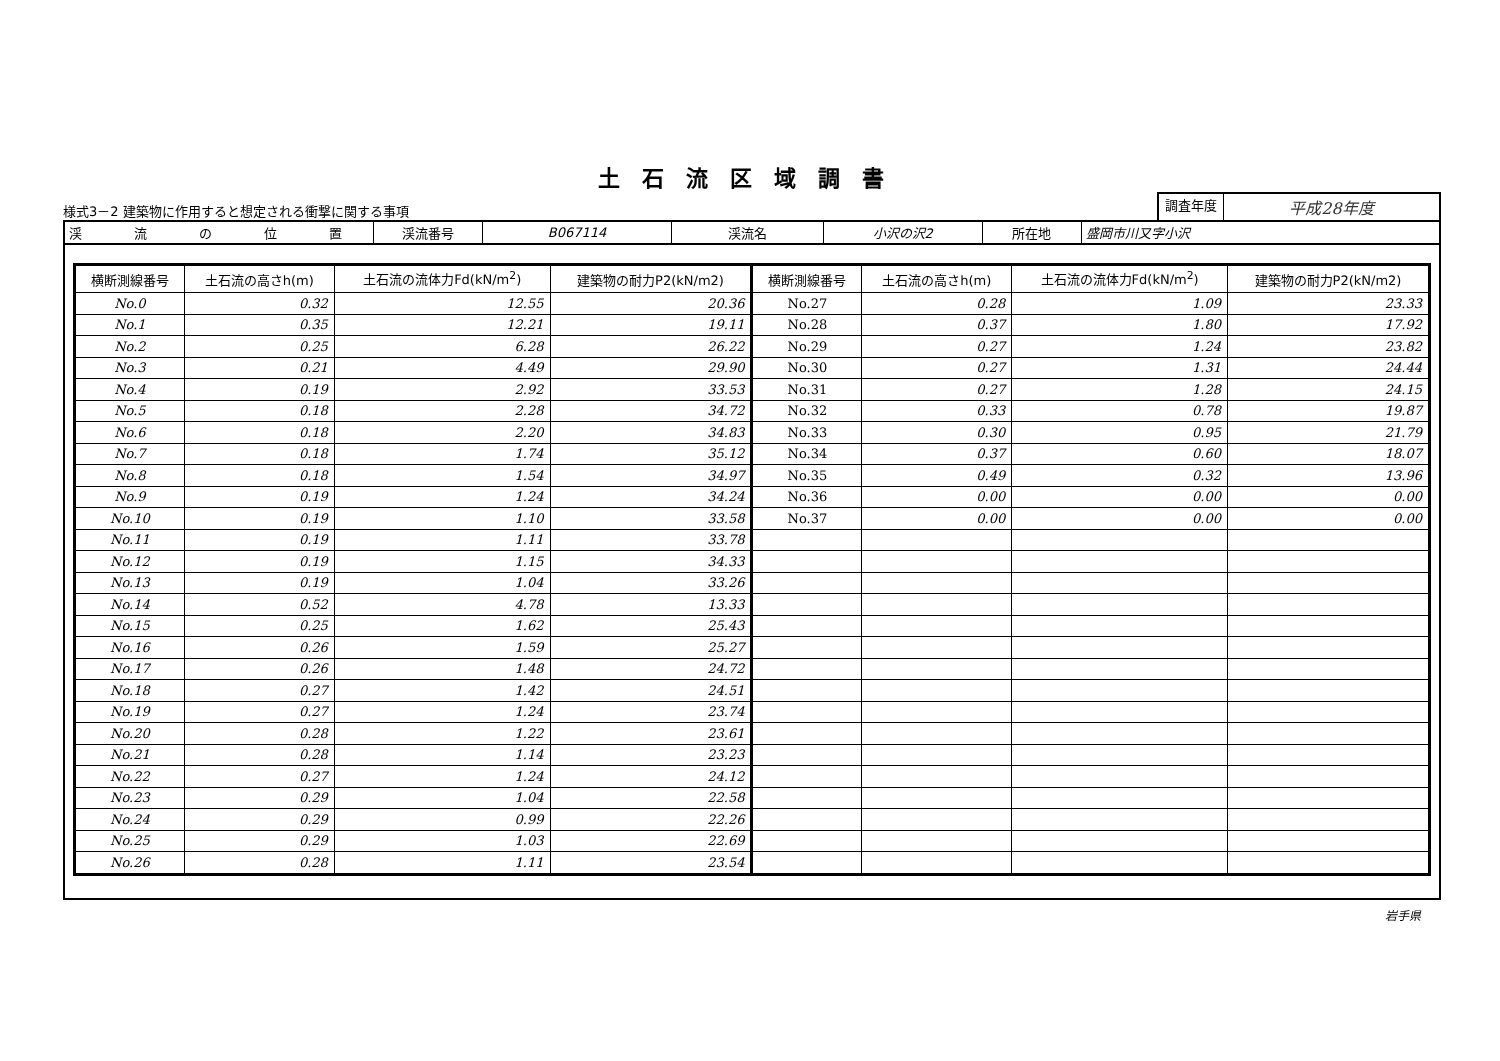土石流区域調書
様式3－2 建築物に作用すると想定される衝撃に関する事項
調査年度
平成28年度
| 渓 流 の 位 置 | 渓流番号 | B067114 | 渓流名 | 小沢の沢2 | 所在地 | 盛岡市川又字小沢 |
| 横断測線番号 | 土石流の高さh(m) | 土石流の流体力Fd(kN/m<sup>2</sup>) | 建築物の耐力P2(kN/m2) | 横断測線番号 | 土石流の高さh(m) | 土石流の流体力Fd(kN/m<sup>2</sup>) | 建築物の耐力P2(kN/m2) |
| --- | --- | --- | --- | --- | --- | --- | --- |
| No.0 | 0.32 | 12.55 | 20.36 | No.27 | 0.28 | 1.09 | 23.33 |
| No.1 | 0.35 | 12.21 | 19.11 | No.28 | 0.37 | 1.80 | 17.92 |
| No.2 | 0.25 | 6.28 | 26.22 | No.29 | 0.27 | 1.24 | 23.82 |
| No.3 | 0.21 | 4.49 | 29.90 | No.30 | 0.27 | 1.31 | 24.44 |
| No.4 | 0.19 | 2.92 | 33.53 | No.31 | 0.27 | 1.28 | 24.15 |
| No.5 | 0.18 | 2.28 | 34.72 | No.32 | 0.33 | 0.78 | 19.87 |
| No.6 | 0.18 | 2.20 | 34.83 | No.33 | 0.30 | 0.95 | 21.79 |
| No.7 | 0.18 | 1.74 | 35.12 | No.34 | 0.37 | 0.60 | 18.07 |
| No.8 | 0.18 | 1.54 | 34.97 | No.35 | 0.49 | 0.32 | 13.96 |
| No.9 | 0.19 | 1.24 | 34.24 | No.36 | 0.00 | 0.00 | 0.00 |
| No.10 | 0.19 | 1.10 | 33.58 | No.37 | 0.00 | 0.00 | 0.00 |
| No.11 | 0.19 | 1.11 | 33.78 | | | | |
| No.12 | 0.19 | 1.15 | 34.33 | | | | |
| No.13 | 0.19 | 1.04 | 33.26 | | | | |
| No.14 | 0.52 | 4.78 | 13.33 | | | | |
| No.15 | 0.25 | 1.62 | 25.43 | | | | |
| No.16 | 0.26 | 1.59 | 25.27 | | | | |
| No.17 | 0.26 | 1.48 | 24.72 | | | | |
| No.18 | 0.27 | 1.42 | 24.51 | | | | |
| No.19 | 0.27 | 1.24 | 23.74 | | | | |
| No.20 | 0.28 | 1.22 | 23.61 | | | | |
| No.21 | 0.28 | 1.14 | 23.23 | | | | |
| No.22 | 0.27 | 1.24 | 24.12 | | | | |
| No.23 | 0.29 | 1.04 | 22.58 | | | | |
| No.24 | 0.29 | 0.99 | 22.26 | | | | |
| No.25 | 0.29 | 1.03 | 22.69 | | | | |
| No.26 | 0.28 | 1.11 | 23.54 | | | | |
岩手県